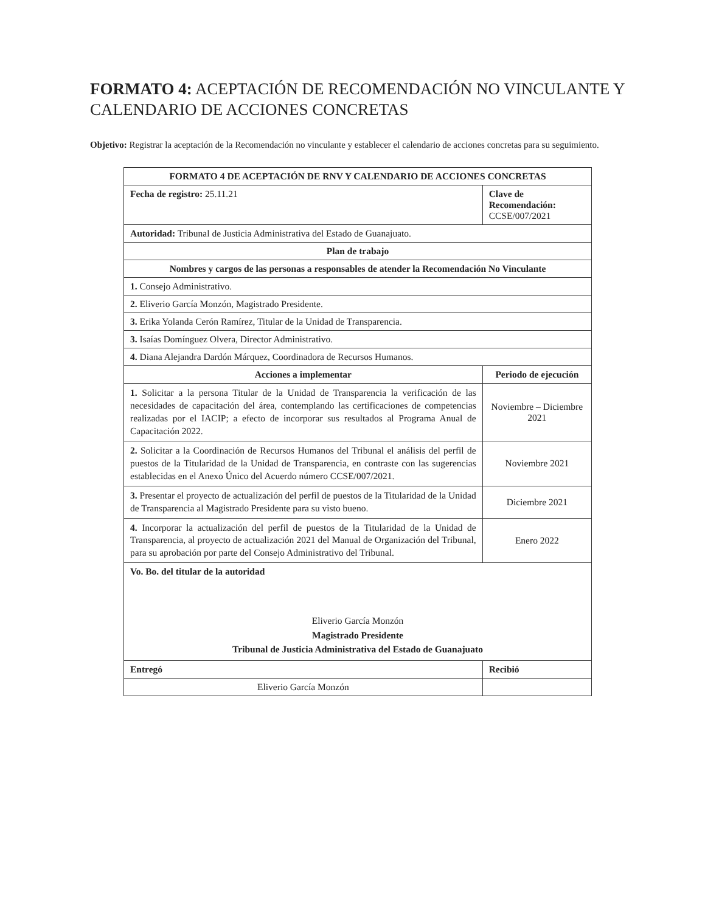FORMATO 4: ACEPTACIÓN DE RECOMENDACIÓN NO VINCULANTE Y CALENDARIO DE ACCIONES CONCRETAS
Objetivo: Registrar la aceptación de la Recomendación no vinculante y establecer el calendario de acciones concretas para su seguimiento.
| FORMATO 4 DE ACEPTACIÓN DE RNV Y CALENDARIO DE ACCIONES CONCRETAS | | |
| --- | --- | --- |
| Fecha de registro: 25.11.21 | Clave de Recomendación: CCSE/007/2021 | |
| Autoridad: Tribunal de Justicia Administrativa del Estado de Guanajuato. | | |
| Plan de trabajo | | |
| Nombres y cargos de las personas a responsables de atender la Recomendación No Vinculante | | |
| 1. Consejo Administrativo. | | |
| 2. Eliverio García Monzón, Magistrado Presidente. | | |
| 3. Erika Yolanda Cerón Ramírez, Titular de la Unidad de Transparencia. | | |
| 3. Isaías Domínguez Olvera, Director Administrativo. | | |
| 4. Diana Alejandra Dardón Márquez, Coordinadora de Recursos Humanos. | | |
| Acciones a implementar | | Periodo de ejecución |
| 1. Solicitar a la persona Titular de la Unidad de Transparencia la verificación de las necesidades de capacitación del área, contemplando las certificaciones de competencias realizadas por el IACIP; a efecto de incorporar sus resultados al Programa Anual de Capacitación 2022. | | Noviembre – Diciembre 2021 |
| 2. Solicitar a la Coordinación de Recursos Humanos del Tribunal el análisis del perfil de puestos de la Titularidad de la Unidad de Transparencia, en contraste con las sugerencias establecidas en el Anexo Único del Acuerdo número CCSE/007/2021. | | Noviembre 2021 |
| 3. Presentar el proyecto de actualización del perfil de puestos de la Titularidad de la Unidad de Transparencia al Magistrado Presidente para su visto bueno. | | Diciembre 2021 |
| 4. Incorporar la actualización del perfil de puestos de la Titularidad de la Unidad de Transparencia, al proyecto de actualización 2021 del Manual de Organización del Tribunal, para su aprobación por parte del Consejo Administrativo del Tribunal. | | Enero 2022 |
| Vo. Bo. del titular de la autoridad Eliverio García Monzón Magistrado Presidente Tribunal de Justicia Administrativa del Estado de Guanajuato | | |
| Entregó | Recibió | |
| Eliverio García Monzón | | |